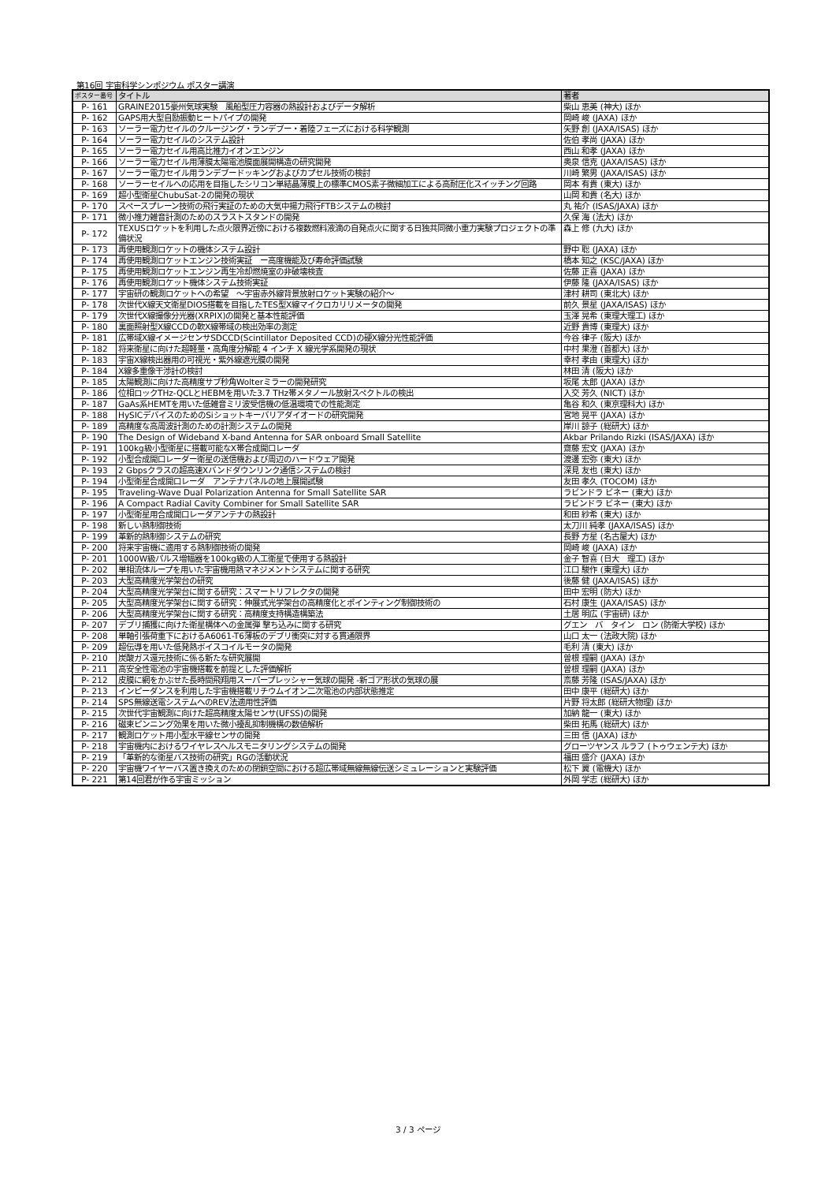第16回 宇宙科学シンポジウム ポスター講演
| ポスター番号 | タイトル | 著者 |
| --- | --- | --- |
| P- 161 | GRAINE2015豪州気球実験 風船型圧力容器の熱設計およびデータ解析 | 柴山 恵美 (神大) ほか |
| P- 162 | GAPS用大型自励振動ヒートパイプの開発 | 岡崎 峻 (JAXA) ほか |
| P- 163 | ソーラー電力セイルのクルージング・ランデブー・着陸フェーズにおける科学観測 | 矢野 創 (JAXA/ISAS) ほか |
| P- 164 | ソーラー電力セイルのシステム設計 | 佐伯 孝尚 (JAXA) ほか |
| P- 165 | ソーラー電力セイル用高比推力イオンエンジン | 西山 和孝 (JAXA) ほか |
| P- 166 | ソーラー電力セイル用薄膜太陽電池膜面展開構造の研究開発 | 奥泉 信克 (JAXA/ISAS) ほか |
| P- 167 | ソーラー電力セイル用ランデブードッキングおよびカプセル技術の検討 | 川崎 繁男 (JAXA/ISAS) ほか |
| P- 168 | ソーラーセイルへの応用を目指したシリコン単結晶薄膜上の標準CMOS素子微細加工による高耐圧化スイッチング回路 | 岡本 有貴 (東大) ほか |
| P- 169 | 超小型衛星ChubuSat-2の開発の現状 | 山岡 和貴 (名大) ほか |
| P- 170 | スペースプレーン技術の飛行実証のための大気中揚力飛行FTBシステムの検討 | 丸 祐介 (ISAS/JAXA) ほか |
| P- 171 | 微小推力雑音計測のためのスラストスタンドの開発 | 久保 海 (法大) ほか |
| P- 172 | TEXUSロケットを利用した点火限界近傍における複数燃料液滴の自発点火に関する日独共同微小重力実験プロジェクトの準備状況 | 森上 修 (九大) ほか |
| P- 173 | 再使用観測ロケットの機体システム設計 | 野中 聡 (JAXA) ほか |
| P- 174 | 再使用観測ロケットエンジン技術実証 ー高度機能及び寿命評価試験 | 橋本 知之 (KSC/JAXA) ほか |
| P- 175 | 再使用観測ロケットエンジン再生冷却燃焼室の非破壊検査 | 佐藤 正喜 (JAXA) ほか |
| P- 176 | 再使用観測ロケット機体システム技術実証 | 伊藤 隆 (JAXA/ISAS) ほか |
| P- 177 | 宇宙研の観測ロケットへの希望 ～宇宙赤外線背景放射ロケット実験の紹介～ | 津村 耕司 (東北大) ほか |
| P- 178 | 次世代X線天文衛星DIOS搭載を目指したTES型X線マイクロカリリメータの開発 | 前久 景星 (JAXA/ISAS) ほか |
| P- 179 | 次世代X線撮像分光器(XRPIX)の開発と基本性能評価 | 玉澤 晃希 (東理大理工) ほか |
| P- 180 | 裏面照射型X線CCDの軟X線帯域の検出効率の測定 | 近野 貴博 (東理大) ほか |
| P- 181 | 広帯域X線イメージセンサSDCCD(Scintillator Deposited CCD)の硬X線分光性能評価 | 今谷 律子 (阪大) ほか |
| P- 182 | 将来衛星に向けた超軽量・高角度分解能 4 インチ X 線光学系開発の現状 | 中村 果澄 (首都大) ほか |
| P- 183 | 宇宙X線検出器用の可視光・紫外線遮光膜の開発 | 幸村 孝由 (東理大) ほか |
| P- 184 | X線多重像干渉計の検討 | 林田 清 (阪大) ほか |
| P- 185 | 太陽観測に向けた高精度サブ秒角Wolterミラーの開発研究 | 坂尾 太郎 (JAXA) ほか |
| P- 186 | 位相ロックTHz-QCLとHEBMを用いた3.7 THz帯メタノール放射スペクトルの検出 | 入交 芳久 (NICT) ほか |
| P- 187 | GaAs系HEMTを用いた低雑音ミリ波受信機の低温環境での性能測定 | 亀谷 和久 (東京理科大) ほか |
| P- 188 | HySICデバイスのためのSiショットキーバリアダイオードの研究開発 | 宮地 晃平 (JAXA) ほか |
| P- 189 | 高精度な高周波計測のための計測システムの開発 | 岸川 諒子 (総研大) ほか |
| P- 190 | The Design of Wideband X-band Antenna for SAR onboard Small Satellite | Akbar Prilando Rizki (ISAS/JAXA) ほか |
| P- 191 | 100kg級小型衛星に搭載可能なX帯合成開口レーダ | 齋藤 宏文 (JAXA) ほか |
| P- 192 | 小型合成開口レーダー衛星の送信機および周辺のハードウェア開発 | 渡邊 宏弥 (東大) ほか |
| P- 193 | 2 Gbpsクラスの超高速Xバンドダウンリンク通信システムの検討 | 深見 友也 (東大) ほか |
| P- 194 | 小型衛星合成開口レーダ アンテナパネルの地上展開試験 | 友田 孝久 (TOCOM) ほか |
| P- 195 | Traveling-Wave Dual Polarization Antenna for Small Satellite SAR | ラビンドラ ビネー (東大) ほか |
| P- 196 | A Compact Radial Cavity Combiner for Small Satellite SAR | ラビンドラ ビネー (東大) ほか |
| P- 197 | 小型衛星用合成開口レーダアンテナの熱設計 | 和田 紗希 (東大) ほか |
| P- 198 | 新しい熱制御技術 | 太刀川 純孝 (JAXA/ISAS) ほか |
| P- 199 | 革新的熱制御システムの研究 | 長野 方星 (名古屋大) ほか |
| P- 200 | 将来宇宙機に適用する熱制御技術の開発 | 岡崎 峻 (JAXA) ほか |
| P- 201 | 1000W級パルス増幅器を100kg級の人工衛星で使用する熱設計 | 金子 智喜 (日大 理工) ほか |
| P- 202 | 単相流体ループを用いた宇宙機用熱マネジメントシステムに関する研究 | 江口 駿作 (東理大) ほか |
| P- 203 | 大型高精度光学架台の研究 | 後藤 健 (JAXA/ISAS) ほか |
| P- 204 | 大型高精度光学架台に関する研究：スマートリフレクタの開発 | 田中 宏明 (防大) ほか |
| P- 205 | 大型高精度光学架台に関する研究：伸展式光学架台の高精度化とポインティング制御技術の | 石村 康生 (JAXA/ISAS) ほか |
| P- 206 | 大型高精度光学架台に関する研究：高精度支持構造構築法 | 土居 明広 (宇宙研) ほか |
| P- 207 | デブリ捕獲に向けた衛星構体への金属弾 撃ち込みに関する研究 | グエン バ タイン ロン (防衛大学校) ほか |
| P- 208 | 単軸引張荷重下におけるA6061-T6薄板のデブリ衝突に対する貫通限界 | 山口 太一 (法政大院) ほか |
| P- 209 | 超伝導を用いた低発熱ボイスコイルモータの開発 | 毛利 清 (東大) ほか |
| P- 210 | 炭酸ガス還元技術に係る新たな研究展開 | 曽根 理嗣 (JAXA) ほか |
| P- 211 | 高安全性電池の宇宙機搭載を前提とした評価解析 | 曽根 理嗣 (JAXA) ほか |
| P- 212 | 皮膜に網をかぶせた長時間飛翔用スーパープレッシャー気球の開発 -新ゴア形状の気球の展 | 斎藤 芳隆 (ISAS/JAXA) ほか |
| P- 213 | インピーダンスを利用した宇宙機搭載リチウムイオン二次電池の内部状態推定 | 田中 康平 (総研大) ほか |
| P- 214 | SPS無線送電システムへのREV法適用性評価 | 片野 将太郎 (総研大物理) ほか |
| P- 215 | 次世代宇宙観測に向けた超高精度太陽センサ(UFSS)の開発 | 加納 龍一 (東大) ほか |
| P- 216 | 磁束ピンニング効果を用いた微小擾乱抑制機構の数値解析 | 柴田 拓馬 (総研大) ほか |
| P- 217 | 観測ロケット用小型水平線センサの開発 | 三田 信 (JAXA) ほか |
| P- 218 | 宇宙機内におけるワイヤレスヘルスモニタリングシステムの開発 | グローツヤンス ルラフ (トゥウェンテ大) ほか |
| P- 219 | 「革新的な衛星バス技術の研究」RGの活動状況 | 福田 盛介 (JAXA) ほか |
| P- 220 | 宇宙機ワイヤーバス置き換えのための閉鎖空間における超広帯域無線無線伝送シミュレーションと実験評価 | 松下 翼 (電機大) ほか |
| P- 221 | 第14回君が作る宇宙ミッション | 外岡 学志 (総研大) ほか |
3 / 3 ページ